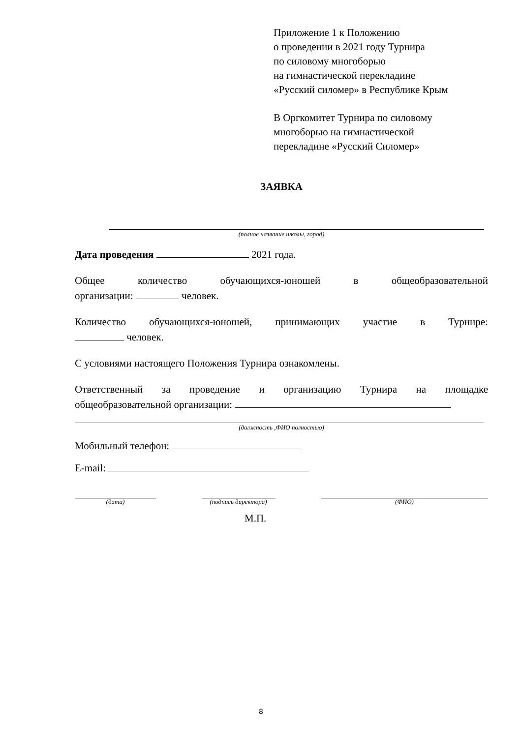Приложение 1 к Положению
о проведении в 2021 году Турнира
по силовому многоборью
на гимнастической перекладине
«Русский силомер» в Республике Крым
В Оргкомитет Турнира по силовому
многоборью на гимнастической
перекладине «Русский Силомер»
ЗАЯВКА
(полное название школы, город)
Дата проведения 2021 года.
Общее количество обучающихся-юношей в общеобразовательной
организации: человек.
Количество обучающихся-юношей, принимающих участие в Турнире:
человек.
С условиями настоящего Положения Турнира ознакомлены.
Ответственный за проведение и организацию Турнира на площадке
общеобразовательной организации:
(должность ,ФИО полностью)
Мобильный телефон:
E-mail:
(дата) (подпись директора)
(ФИО)
М.П.
8